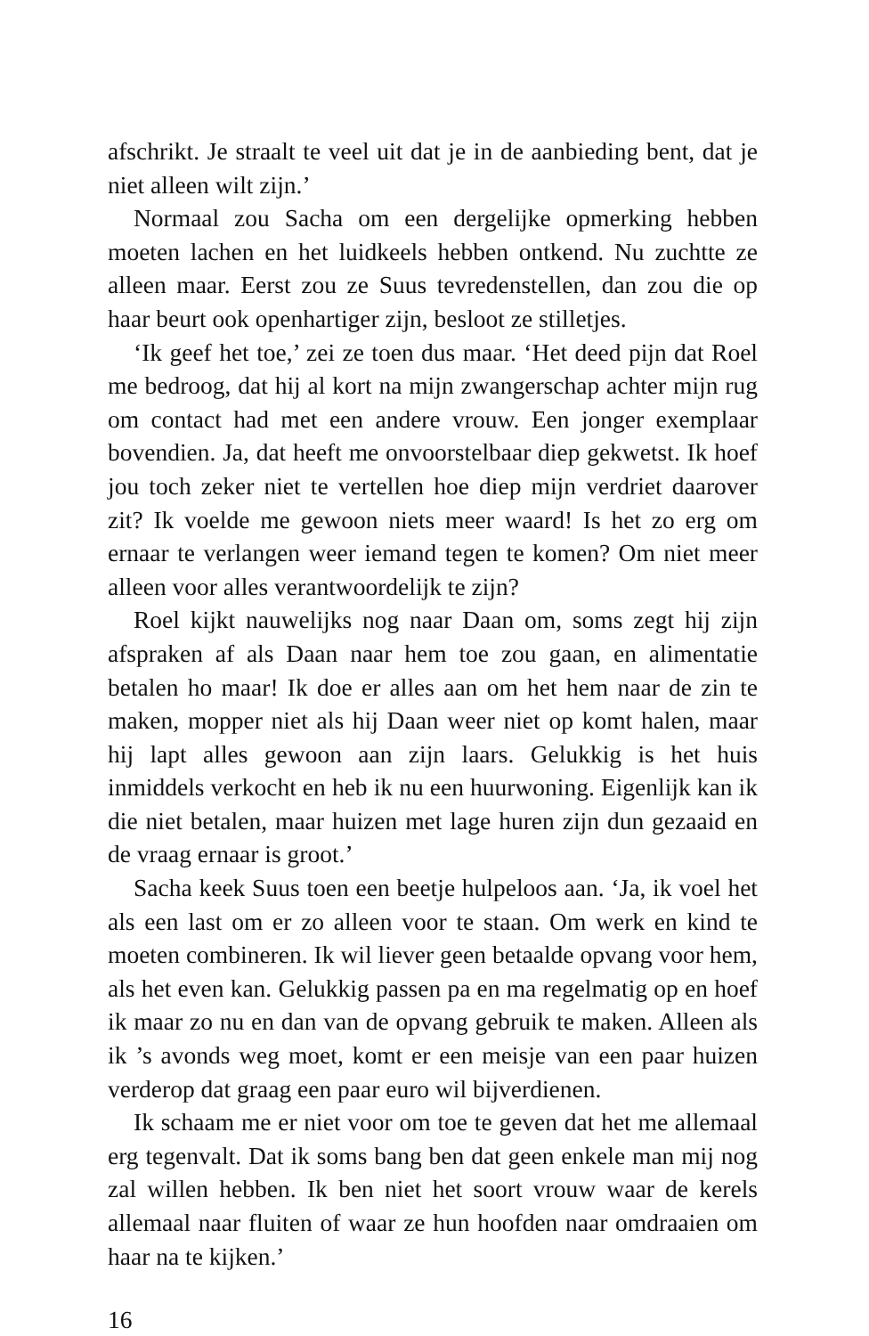afschrikt. Je straalt te veel uit dat je in de aanbieding bent, dat je niet alleen wilt zijn.’
Normaal zou Sacha om een dergelijke opmerking hebben moeten lachen en het luidkeels hebben ontkend. Nu zuchtte ze alleen maar. Eerst zou ze Suus tevredenstellen, dan zou die op haar beurt ook openhartiger zijn, besloot ze stilletjes.
‘Ik geef het toe,’ zei ze toen dus maar. ‘Het deed pijn dat Roel me bedroog, dat hij al kort na mijn zwangerschap achter mijn rug om contact had met een andere vrouw. Een jonger exemplaar bovendien. Ja, dat heeft me onvoorstelbaar diep gekwetst. Ik hoef jou toch zeker niet te vertellen hoe diep mijn verdriet daarover zit? Ik voelde me gewoon niets meer waard! Is het zo erg om ernaar te verlangen weer iemand tegen te komen? Om niet meer alleen voor alles verantwoordelijk te zijn?
Roel kijkt nauwelijks nog naar Daan om, soms zegt hij zijn afspraken af als Daan naar hem toe zou gaan, en alimentatie betalen ho maar! Ik doe er alles aan om het hem naar de zin te maken, mopper niet als hij Daan weer niet op komt halen, maar hij lapt alles gewoon aan zijn laars. Gelukkig is het huis inmiddels verkocht en heb ik nu een huurwoning. Eigenlijk kan ik die niet betalen, maar huizen met lage huren zijn dun gezaaid en de vraag ernaar is groot.’
Sacha keek Suus toen een beetje hulpeloos aan. ‘Ja, ik voel het als een last om er zo alleen voor te staan. Om werk en kind te moeten combineren. Ik wil liever geen betaalde opvang voor hem, als het even kan. Gelukkig passen pa en ma regelmatig op en hoef ik maar zo nu en dan van de opvang gebruik te maken. Alleen als ik ’s avonds weg moet, komt er een meisje van een paar huizen verderop dat graag een paar euro wil bijverdienen.
Ik schaam me er niet voor om toe te geven dat het me allemaal erg tegenvalt. Dat ik soms bang ben dat geen enkele man mij nog zal willen hebben. Ik ben niet het soort vrouw waar de kerels allemaal naar fluiten of waar ze hun hoofden naar omdraaien om haar na te kijken.’
16